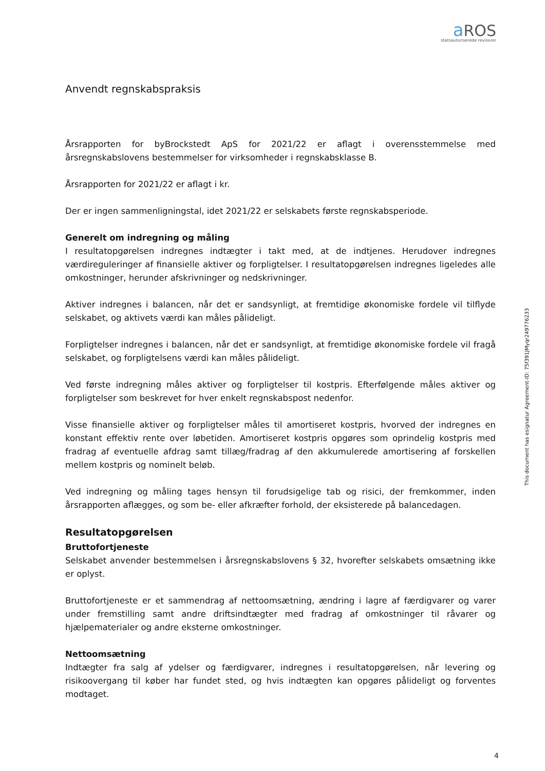aROS
statsautoriserede revisorer
Anvendt regnskabspraksis
Årsrapporten for byBrockstedt ApS for 2021/22 er aflagt i overensstemmelse med årsregnskabslovens bestemmelser for virksomheder i regnskabsklasse B.
Årsrapporten for 2021/22 er aflagt i kr.
Der er ingen sammenligningstal, idet 2021/22 er selskabets første regnskabsperiode.
Generelt om indregning og måling
I resultatopgørelsen indregnes indtægter i takt med, at de indtjenes. Herudover indregnes værdireguleringer af finansielle aktiver og forpligtelser. I resultatopgørelsen indregnes ligeledes alle omkostninger, herunder afskrivninger og nedskrivninger.
Aktiver indregnes i balancen, når det er sandsynligt, at fremtidige økonomiske fordele vil tilflyde selskabet, og aktivets værdi kan måles pålideligt.
Forpligtelser indregnes i balancen, når det er sandsynligt, at fremtidige økonomiske fordele vil fragå selskabet, og forpligtelsens værdi kan måles pålideligt.
Ved første indregning måles aktiver og forpligtelser til kostpris. Efterfølgende måles aktiver og forpligtelser som beskrevet for hver enkelt regnskabspost nedenfor.
Visse finansielle aktiver og forpligtelser måles til amortiseret kostpris, hvorved der indregnes en konstant effektiv rente over løbetiden. Amortiseret kostpris opgøres som oprindelig kostpris med fradrag af eventuelle afdrag samt tillæg/fradrag af den akkumulerede amortisering af forskellen mellem kostpris og nominelt beløb.
Ved indregning og måling tages hensyn til forudsigelige tab og risici, der fremkommer, inden årsrapporten aflægges, og som be- eller afkræfter forhold, der eksisterede på balancedagen.
Resultatopgørelsen
Bruttofortjeneste
Selskabet anvender bestemmelsen i årsregnskabslovens § 32, hvorefter selskabets omsætning ikke er oplyst.
Bruttofortjeneste er et sammendrag af nettoomsætning, ændring i lagre af færdigvarer og varer under fremstilling samt andre driftsindtægter med fradrag af omkostninger til råvarer og hjælpematerialer og andre eksterne omkostninger.
Nettoomsætning
Indtægter fra salg af ydelser og færdigvarer, indregnes i resultatopgørelsen, når levering og risikoovergang til køber har fundet sted, og hvis indtægten kan opgøres pålideligt og forventes modtaget.
This document has esignatur Agreement-ID: 75f391JMyqr249776233
4